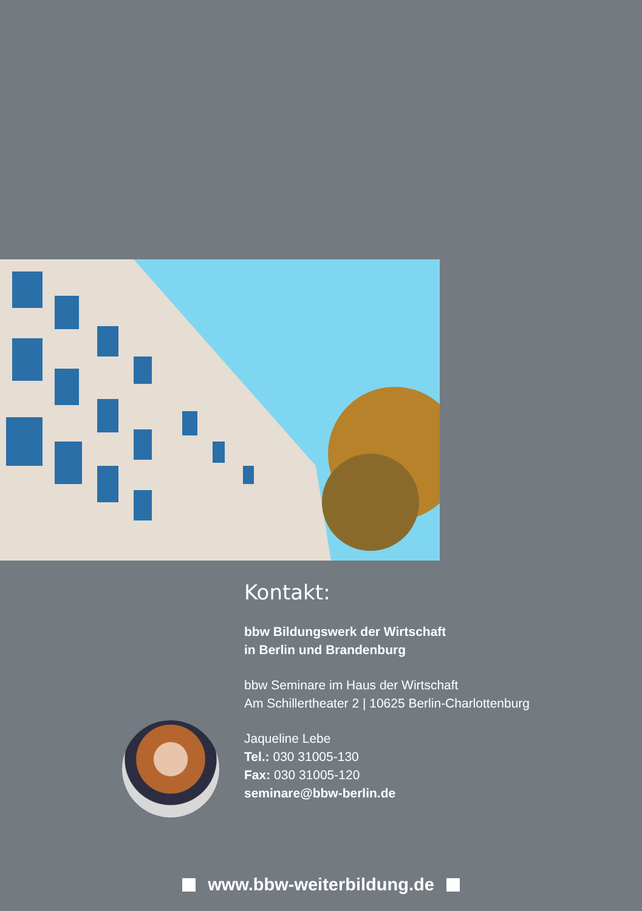Kontakt:
bbw Bildungswerk der Wirtschaft
in Berlin und Brandenburg
bbw Seminare im Haus der Wirtschaft
Am Schillertheater 2 | 10625 Berlin-Charlottenburg
Jaqueline Lebe
Tel.: 030 31005-130
Fax: 030 31005-120
seminare@bbw-berlin.de
www.bbw-weiterbildung.de